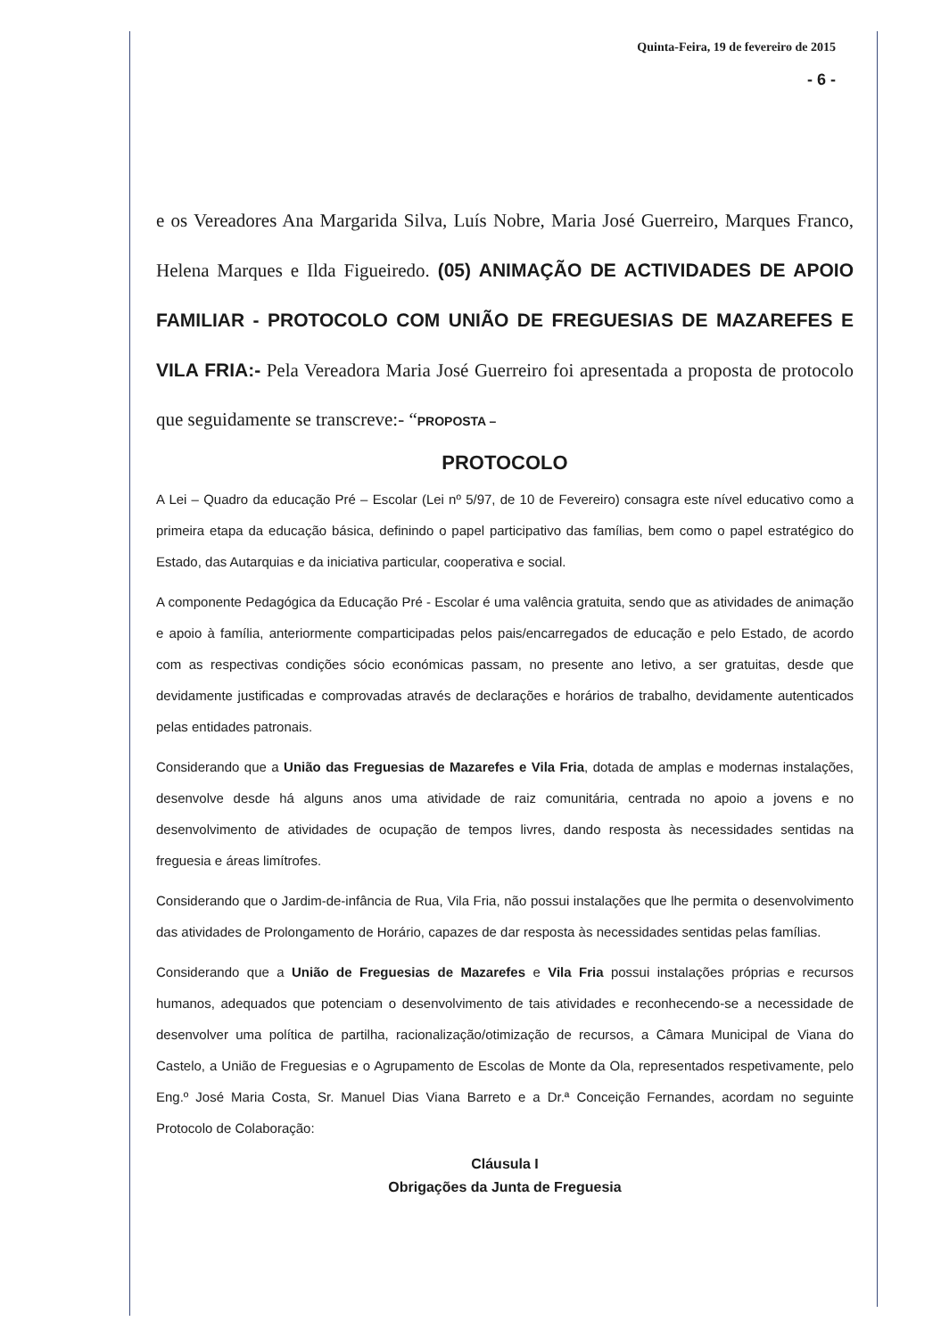Quinta-Feira, 19 de fevereiro de 2015
- 6 -
e os Vereadores Ana Margarida Silva, Luís Nobre, Maria José Guerreiro, Marques Franco, Helena Marques e Ilda Figueiredo. (05) ANIMAÇÃO DE ACTIVIDADES DE APOIO FAMILIAR - PROTOCOLO COM UNIÃO DE FREGUESIAS DE MAZAREFES E VILA FRIA:- Pela Vereadora Maria José Guerreiro foi apresentada a proposta de protocolo que seguidamente se transcreve:- “PROPOSTA –
PROTOCOLO
A Lei – Quadro da educação Pré – Escolar (Lei nº 5/97, de 10 de Fevereiro) consagra este nível educativo como a primeira etapa da educação básica, definindo o papel participativo das famílias, bem como o papel estratégico do Estado, das Autarquias e da iniciativa particular, cooperativa e social.
A componente Pedagógica da Educação Pré - Escolar é uma valência gratuita, sendo que as atividades de animação e apoio à família, anteriormente comparticipadas pelos pais/encarregados de educação e pelo Estado, de acordo com as respectivas condições sócio económicas passam, no presente ano letivo, a ser gratuitas, desde que devidamente justificadas e comprovadas através de declarações e horários de trabalho, devidamente autenticados pelas entidades patronais.
Considerando que a União das Freguesias de Mazarefes e Vila Fria, dotada de amplas e modernas instalações, desenvolve desde há alguns anos uma atividade de raiz comunitária, centrada no apoio a jovens e no desenvolvimento de atividades de ocupação de tempos livres, dando resposta às necessidades sentidas na freguesia e áreas limítrofes.
Considerando que o Jardim-de-infância de Rua, Vila Fria, não possui instalações que lhe permita o desenvolvimento das atividades de Prolongamento de Horário, capazes de dar resposta às necessidades sentidas pelas famílias.
Considerando que a União de Freguesias de Mazarefes e Vila Fria possui instalações próprias e recursos humanos, adequados que potenciam o desenvolvimento de tais atividades e reconhecendo-se a necessidade de desenvolver uma política de partilha, racionalização/otimização de recursos, a Câmara Municipal de Viana do Castelo, a União de Freguesias e o Agrupamento de Escolas de Monte da Ola, representados respetivamente, pelo Eng.º José Maria Costa, Sr. Manuel Dias Viana Barreto e a Dr.ª Conceição Fernandes, acordam no seguinte Protocolo de Colaboração:
Cláusula I
Obrigações da Junta de Freguesia